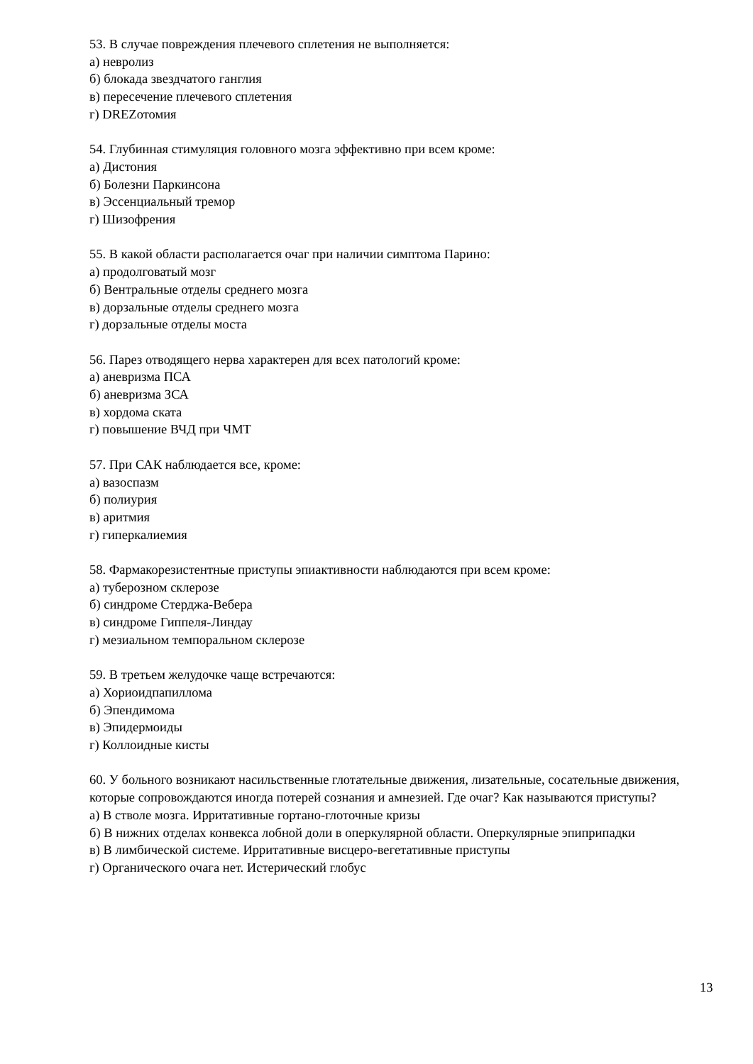53. В случае повреждения плечевого сплетения не выполняется:
а) невролиз
б) блокада звездчатого ганглия
в) пересечение плечевого сплетения
г) DREZотомия
54. Глубинная стимуляция головного мозга эффективно при всем кроме:
а) Дистония
б) Болезни Паркинсона
в) Эссенциальный тремор
г) Шизофрения
55. В какой области располагается очаг при наличии симптома Парино:
а) продолговатый мозг
б) Вентральные отделы среднего мозга
в) дорзальные отделы среднего мозга
г) дорзальные отделы моста
56. Парез отводящего нерва характерен для всех патологий кроме:
а) аневризма ПСА
б) аневризма ЗСА
в) хордома ската
г) повышение ВЧД при ЧМТ
57. При САК наблюдается все, кроме:
а) вазоспазм
б) полиурия
в) аритмия
г) гиперкалиемия
58. Фармакорезистентные приступы эпиактивности наблюдаются при всем кроме:
а) туберозном склерозе
б) синдроме Стерджа-Вебера
в) синдроме Гиппеля-Линдау
г) мезиальном темпоральном склерозе
59. В третьем желудочке чаще встречаются:
а) Хориоидпапиллома
б) Эпендимома
в) Эпидермоиды
г) Коллоидные кисты
60. У больного возникают насильственные глотательные движения, лизательные, сосательные движения, которые сопровождаются иногда потерей сознания и амнезией. Где очаг? Как называются приступы?
а) В стволе мозга. Ирритативные гортано-глоточные кризы
б) В нижних отделах конвекса лобной доли в оперкулярной области. Оперкулярные эпиприпадки
в) В лимбической системе. Ирритативные висцеро-вегетативные приступы
г) Органического очага нет. Истерический глобус
13